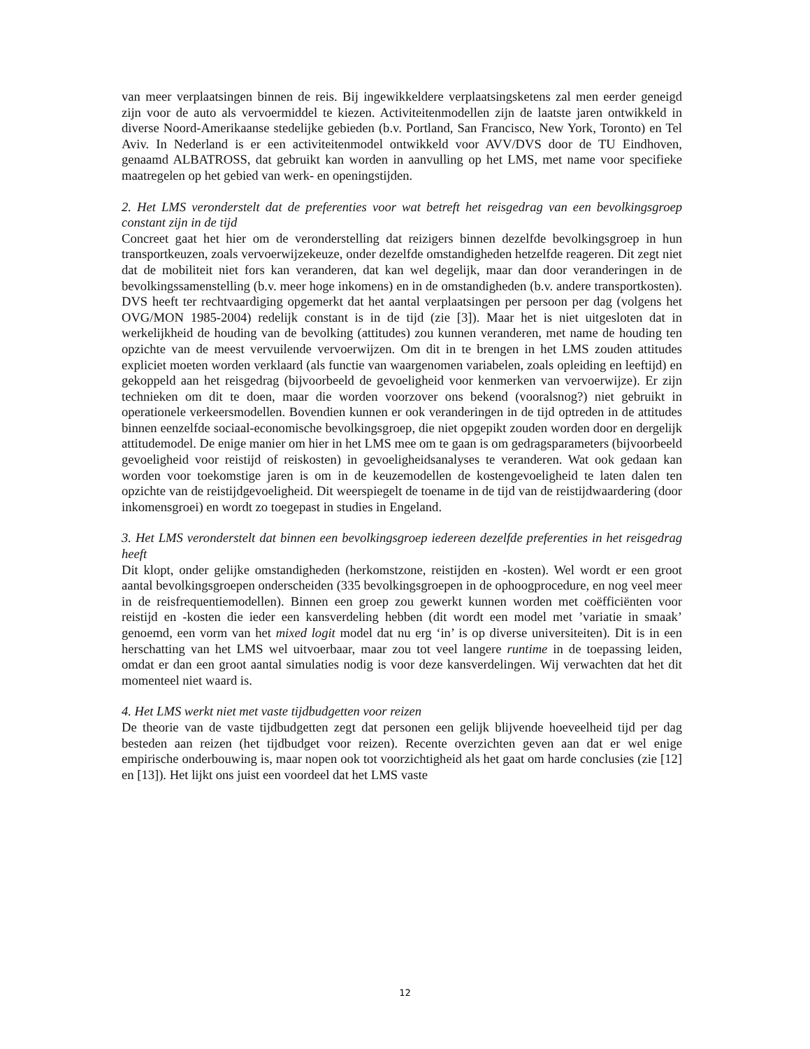van meer verplaatsingen binnen de reis. Bij ingewikkeldere verplaatsingsketens zal men eerder geneigd zijn voor de auto als vervoermiddel te kiezen. Activiteitenmodellen zijn de laatste jaren ontwikkeld in diverse Noord-Amerikaanse stedelijke gebieden (b.v. Portland, San Francisco, New York, Toronto) en Tel Aviv. In Nederland is er een activiteitenmodel ontwikkeld voor AVV/DVS door de TU Eindhoven, genaamd ALBATROSS, dat gebruikt kan worden in aanvulling op het LMS, met name voor specifieke maatregelen op het gebied van werk- en openingstijden.
2. Het LMS veronderstelt dat de preferenties voor wat betreft het reisgedrag van een bevolkingsgroep constant zijn in de tijd
Concreet gaat het hier om de veronderstelling dat reizigers binnen dezelfde bevolkingsgroep in hun transportkeuzen, zoals vervoerwijzekeuze, onder dezelfde omstandigheden hetzelfde reageren. Dit zegt niet dat de mobiliteit niet fors kan veranderen, dat kan wel degelijk, maar dan door veranderingen in de bevolkingssamenstelling (b.v. meer hoge inkomens) en in de omstandigheden (b.v. andere transportkosten). DVS heeft ter rechtvaardiging opgemerkt dat het aantal verplaatsingen per persoon per dag (volgens het OVG/MON 1985-2004) redelijk constant is in de tijd (zie [3]). Maar het is niet uitgesloten dat in werkelijkheid de houding van de bevolking (attitudes) zou kunnen veranderen, met name de houding ten opzichte van de meest vervuilende vervoerwijzen. Om dit in te brengen in het LMS zouden attitudes expliciet moeten worden verklaard (als functie van waargenomen variabelen, zoals opleiding en leeftijd) en gekoppeld aan het reisgedrag (bijvoorbeeld de gevoeligheid voor kenmerken van vervoerwijze). Er zijn technieken om dit te doen, maar die worden voorzover ons bekend (vooralsnog?) niet gebruikt in operationele verkeersmodellen. Bovendien kunnen er ook veranderingen in de tijd optreden in de attitudes binnen eenzelfde sociaal-economische bevolkingsgroep, die niet opgepikt zouden worden door en dergelijk attitudemodel. De enige manier om hier in het LMS mee om te gaan is om gedragsparameters (bijvoorbeeld gevoeligheid voor reistijd of reiskosten) in gevoeligheidsanalyses te veranderen. Wat ook gedaan kan worden voor toekomstige jaren is om in de keuzemodellen de kostengevoeligheid te laten dalen ten opzichte van de reistijdgevoeligheid. Dit weerspiegelt de toename in de tijd van de reistijdwaardering (door inkomensgroei) en wordt zo toegepast in studies in Engeland.
3. Het LMS veronderstelt dat binnen een bevolkingsgroep iedereen dezelfde preferenties in het reisgedrag heeft
Dit klopt, onder gelijke omstandigheden (herkomstzone, reistijden en -kosten). Wel wordt er een groot aantal bevolkingsgroepen onderscheiden (335 bevolkingsgroepen in de ophoogprocedure, en nog veel meer in de reisfrequentiemodellen). Binnen een groep zou gewerkt kunnen worden met coëfficiënten voor reistijd en -kosten die ieder een kansverdeling hebben (dit wordt een model met ’variatie in smaak’ genoemd, een vorm van het mixed logit model dat nu erg ‘in’ is op diverse universiteiten). Dit is in een herschatting van het LMS wel uitvoerbaar, maar zou tot veel langere runtime in de toepassing leiden, omdat er dan een groot aantal simulaties nodig is voor deze kansverdelingen. Wij verwachten dat het dit momenteel niet waard is.
4. Het LMS werkt niet met vaste tijdbudgetten voor reizen
De theorie van de vaste tijdbudgetten zegt dat personen een gelijk blijvende hoeveelheid tijd per dag besteden aan reizen (het tijdbudget voor reizen). Recente overzichten geven aan dat er wel enige empirische onderbouwing is, maar nopen ook tot voorzichtigheid als het gaat om harde conclusies (zie [12] en [13]). Het lijkt ons juist een voordeel dat het LMS vaste
12